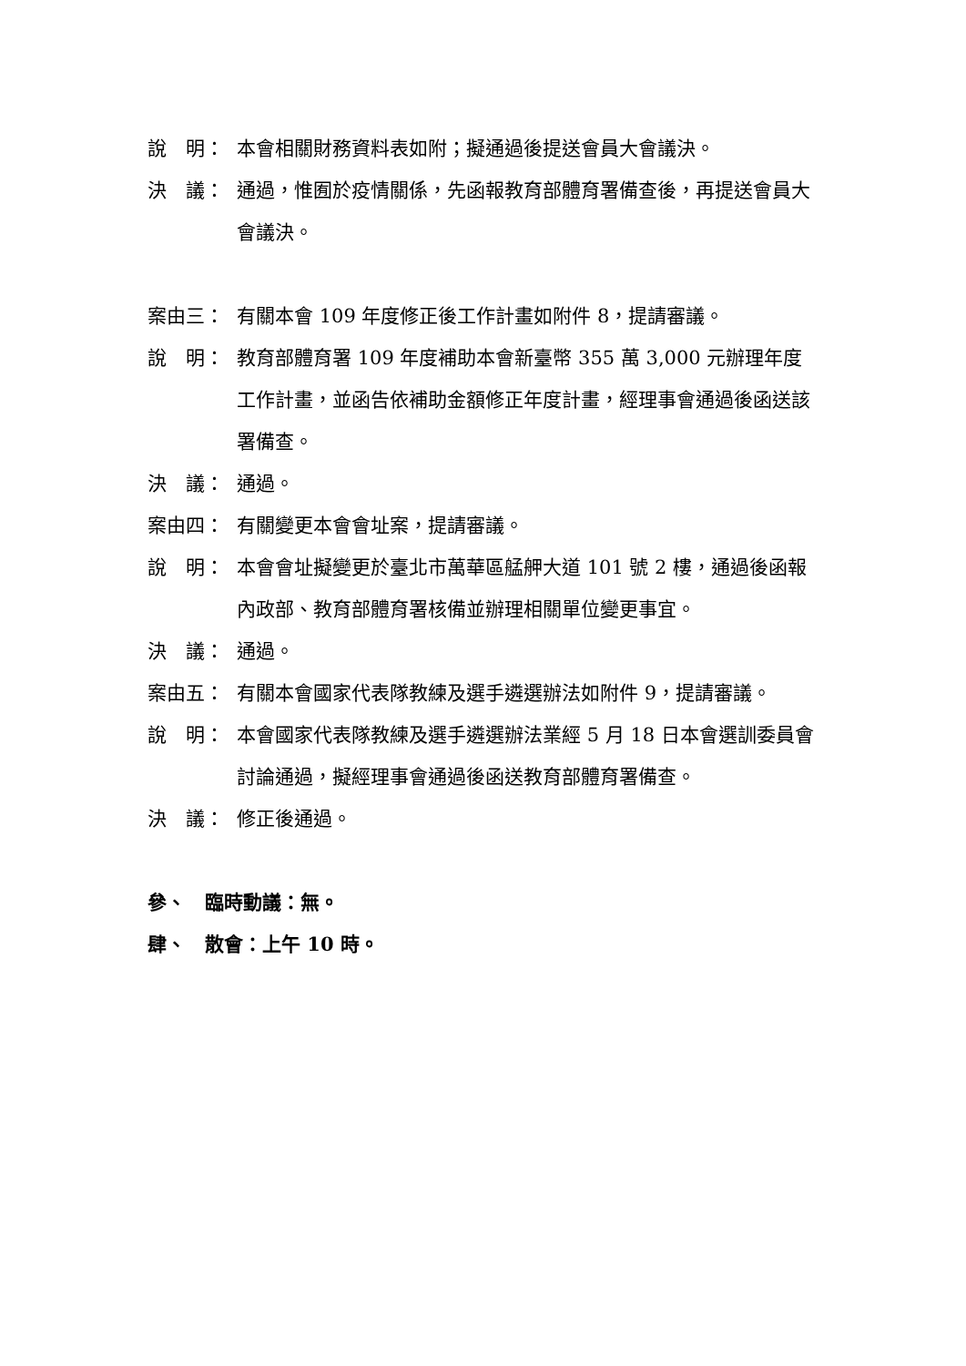說　明： 本會相關財務資料表如附；擬通過後提送會員大會議決。
決　議： 通過，惟囿於疫情關係，先函報教育部體育署備查後，再提送會員大會議決。
案由三： 有關本會 109 年度修正後工作計畫如附件 8，提請審議。
說　明： 教育部體育署 109 年度補助本會新臺幣 355 萬 3,000 元辦理年度工作計畫，並函告依補助金額修正年度計畫，經理事會通過後函送該署備查。
決　議： 通過。
案由四： 有關變更本會會址案，提請審議。
說　明： 本會會址擬變更於臺北市萬華區艋舺大道 101 號 2 樓，通過後函報內政部、教育部體育署核備並辦理相關單位變更事宜。
決　議： 通過。
案由五： 有關本會國家代表隊教練及選手遴選辦法如附件 9，提請審議。
說　明： 本會國家代表隊教練及選手遴選辦法業經 5 月 18 日本會選訓委員會討論通過，擬經理事會通過後函送教育部體育署備查。
決　議： 修正後通過。
參、　臨時動議：無。
肆、　散會：上午 10 時。